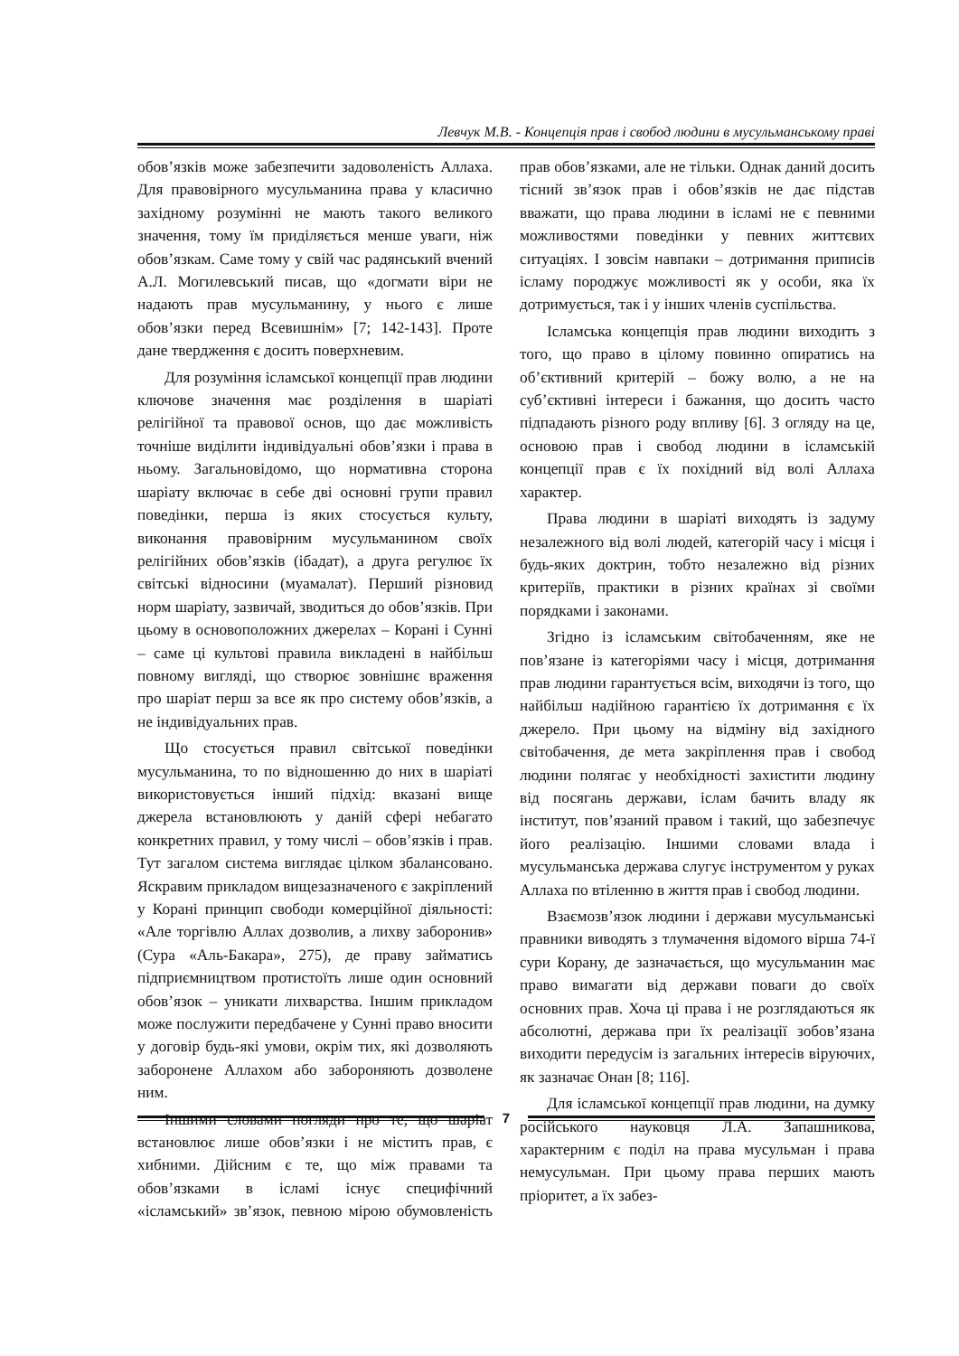Левчук М.В. - Концепція прав і свобод людини в мусульманському праві
обов’язків може забезпечити задоволеність Аллаха. Для правовірного мусульманина права у класично західному розумінні не мають такого великого значення, тому їм приділяється менше уваги, ніж обов’язкам. Саме тому у свій час радянський вчений А.Л. Могилевський писав, що «догмати віри не надають прав мусульманину, у нього є лише обов’язки перед Всевишнім» [7; 142-143]. Проте дане твердження є досить поверхневим.
Для розуміння ісламської концепції прав людини ключове значення має розділення в шаріаті релігійної та правової основ, що дає можливість точніше виділити індивідуальні обов’язки і права в ньому. Загальновідомо, що нормативна сторона шаріату включає в себе дві основні групи правил поведінки, перша із яких стосується культу, виконання правовірним мусульманином своїх релігійних обов’язків (ібадат), а друга регулює їх світські відносини (муамалат). Перший різновид норм шаріату, зазвичай, зводиться до обов’язків. При цьому в основоположних джерелах – Корані і Сунні – саме ці культові правила викладені в найбільш повному вигляді, що створює зовнішнє враження про шаріат перш за все як про систему обов’язків, а не індивідуальних прав.
Що стосується правил світської поведінки мусульманина, то по відношенню до них в шаріаті використовується інший підхід: вказані вище джерела встановлюють у даній сфері небагато конкретних правил, у тому числі – обов’язків і прав. Тут загалом система виглядає цілком збалансовано. Яскравим прикладом вищезазначеного є закріплений у Корані принцип свободи комерційної діяльності: «Але торгівлю Аллах дозволив, а лихву заборонив» (Сура «Аль-Бакара», 275), де праву займатись підприємництвом протистоїть лише один основний обов’язок – уникати лихварства. Іншим прикладом може послужити передбачене у Сунні право вносити у договір будь-які умови, окрім тих, які дозволяють заборонене Аллахом або забороняють дозволене ним.
Іншими словами погляди про те, що шаріат встановлює лише обов’язки і не містить прав, є хибними. Дійсним є те, що між правами та обов’язками в ісламі існує специфічний «ісламський» зв’язок, певною мірою обумовленість прав обов’язками, але не тільки. Однак даний досить тісний зв’язок прав і обов’язків не дає підстав вважати, що права людини в ісламі не є певними можливостями поведінки у певних життєвих ситуаціях. І зовсім навпаки – дотримання приписів ісламу породжує можливості як у особи, яка їх дотримується, так і у інших членів суспільства.
Ісламська концепція прав людини виходить з того, що право в цілому повинно опиратись на об’єктивний критерій – божу волю, а не на суб’єктивні інтереси і бажання, що досить часто підпадають різного роду впливу [6]. З огляду на це, основою прав і свобод людини в ісламській концепції прав є їх похідний від волі Аллаха характер.
Права людини в шаріаті виходять із задуму незалежного від волі людей, категорій часу і місця і будь-яких доктрин, тобто незалежно від різних критеріїв, практики в різних країнах зі своїми порядками і законами.
Згідно із ісламським світобаченням, яке не пов’язане із категоріями часу і місця, дотримання прав людини гарантується всім, виходячи із того, що найбільш надійною гарантією їх дотримання є їх джерело. При цьому на відміну від західного світобачення, де мета закріплення прав і свобод людини полягає у необхідності захистити людину від посягань держави, іслам бачить владу як інститут, пов’язаний правом і такий, що забезпечує його реалізацію. Іншими словами влада і мусульманська держава слугує інструментом у руках Аллаха по втіленню в життя прав і свобод людини.
Взаємозв’язок людини і держави мусульманські правники виводять з тлумачення відомого вірша 74-ї сури Корану, де зазначається, що мусульманин має право вимагати від держави поваги до своїх основних прав. Хоча ці права і не розглядаються як абсолютні, держава при їх реалізації зобов’язана виходити передусім із загальних інтересів віруючих, як зазначає Онан [8; 116].
Для ісламської концепції прав людини, на думку російського науковця Л.А. Запашникова, характерним є поділ на права мусульман і права немусульман. При цьому права перших мають пріоритет, а їх забез-
7